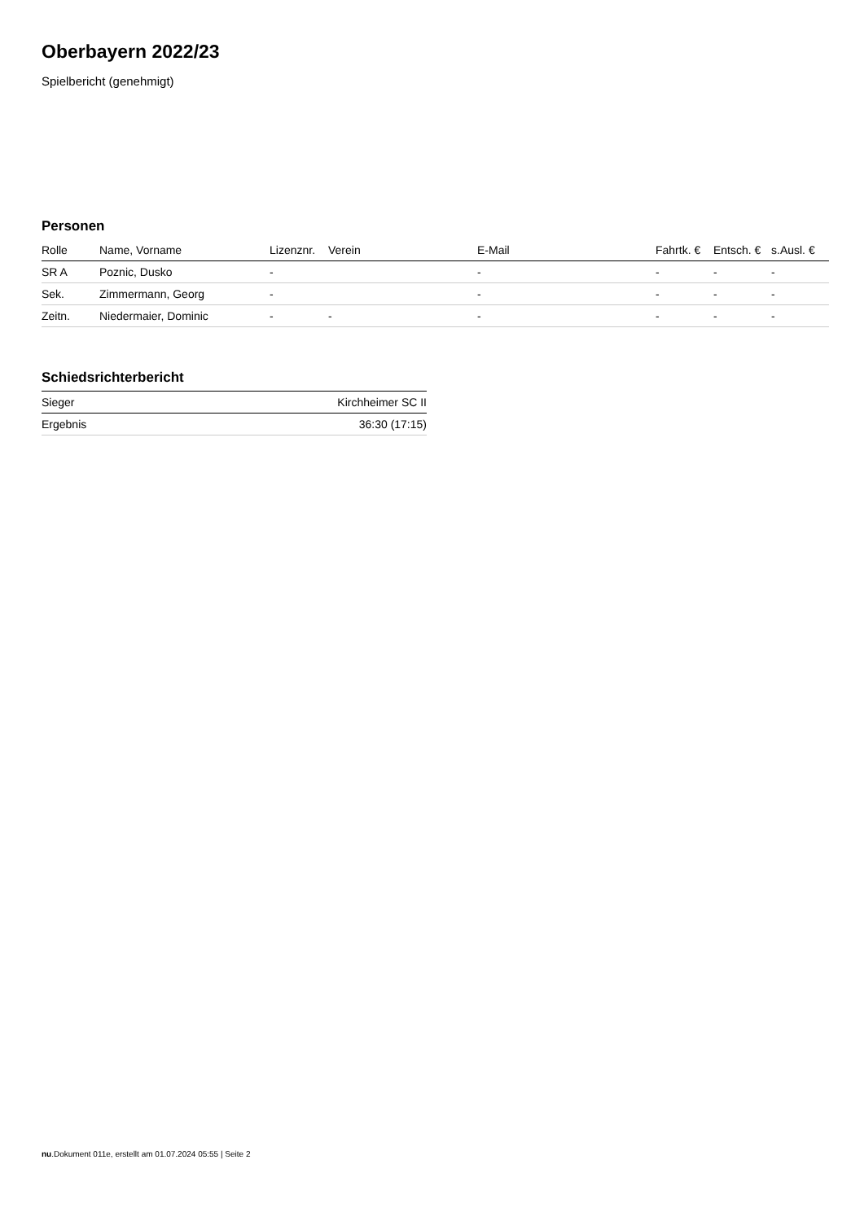Oberbayern 2022/23
Spielbericht (genehmigt)
Personen
| Rolle | Name, Vorname | Lizenznr. | Verein | E-Mail | Fahrtk. € | Entsch. € | s.Ausl. € |
| --- | --- | --- | --- | --- | --- | --- | --- |
| SR A | Poznic, Dusko | - | | - | - | - | - |
| Sek. | Zimmermann, Georg | - | | - | - | - | - |
| Zeitn. | Niedermaier, Dominic | - | - | - | - | - | - |
Schiedsrichterbericht
| Sieger | Kirchheimer SC II |
| Ergebnis | 36:30 (17:15) |
nu.Dokument 011e, erstellt am 01.07.2024 05:55 | Seite 2